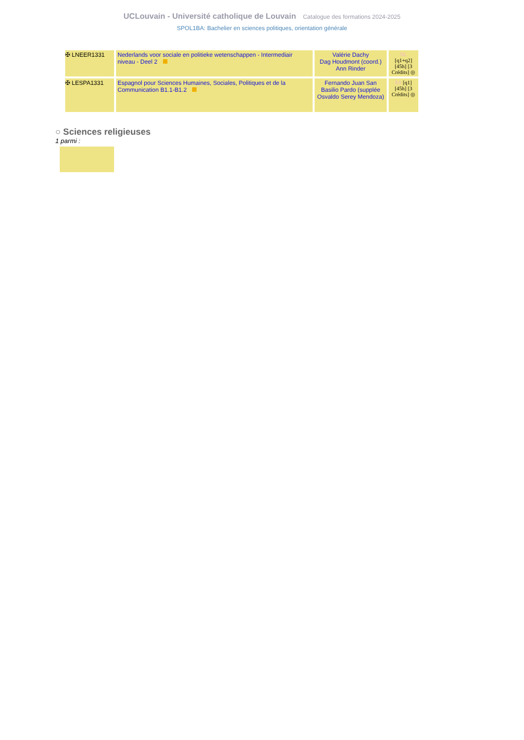UCLouvain - Université catholique de Louvain Catalogue des formations 2024-2025
SPOL1BA: Bachelier en sciences politiques, orientation générale
| ✠ LNEER1331 | Nederlands voor sociale en politieke wetenschappen - Intermediair niveau - Deel 2 | Valérie Dachy Dag Houdmont (coord.) Ann Rinder | NL [q1+q2] [45h] [3 Crédits] ◎ |
| ✠ LESPA1331 | Espagnol pour Sciences Humaines, Sociales, Politiques et de la Communication B1.1-B1.2 | Fernando Juan San Basilio Pardo (supplée Osvaldo Serey Mendoza) | ES [q1] [45h] [3 Crédits] ◎ |
○ Sciences religieuses
1 parmi :